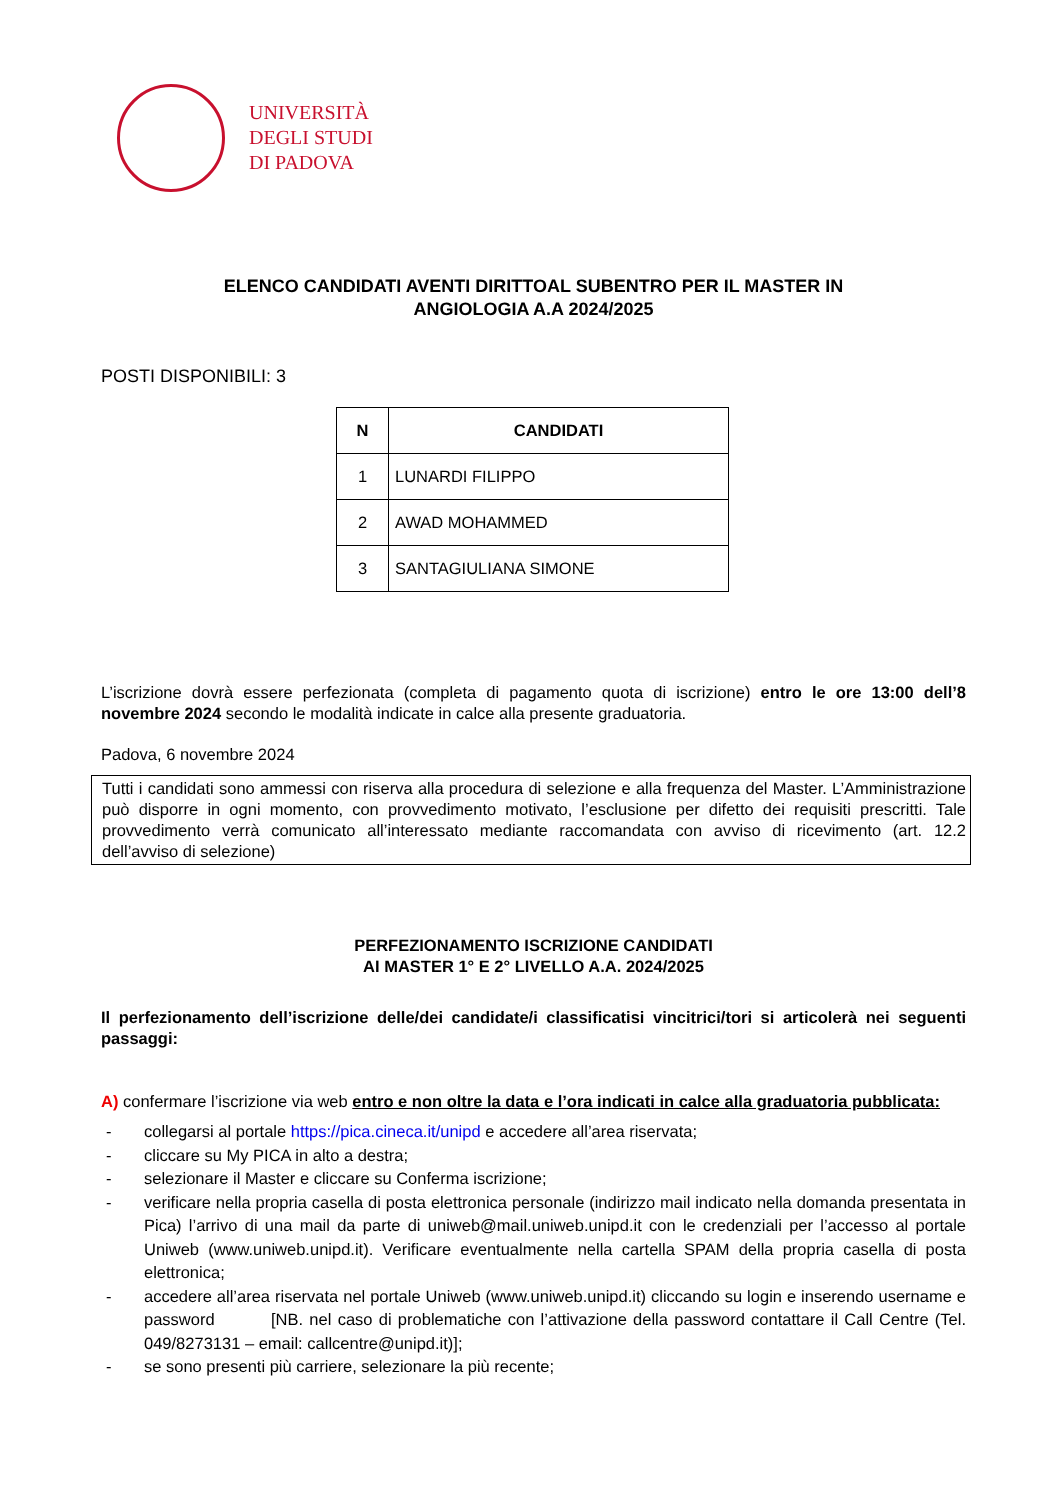UNIVERSITÀ
DEGLI STUDI
DI PADOVA
ELENCO CANDIDATI AVENTI DIRITTOAL SUBENTRO PER IL MASTER IN
ANGIOLOGIA A.A 2024/2025
POSTI DISPONIBILI: 3
| N | CANDIDATI |
| --- | --- |
| 1 | LUNARDI FILIPPO |
| 2 | AWAD MOHAMMED |
| 3 | SANTAGIULIANA SIMONE |
L’iscrizione dovrà essere perfezionata (completa di pagamento quota di iscrizione) entro le ore 13:00 dell’8 novembre 2024 secondo le modalità indicate in calce alla presente graduatoria.
Padova, 6 novembre 2024
Tutti i candidati sono ammessi con riserva alla procedura di selezione e alla frequenza del Master. L’Amministrazione può disporre in ogni momento, con provvedimento motivato, l’esclusione per difetto dei requisiti prescritti. Tale provvedimento verrà comunicato all’interessato mediante raccomandata con avviso di ricevimento (art. 12.2 dell’avviso di selezione)
PERFEZIONAMENTO ISCRIZIONE CANDIDATI
AI MASTER 1° E 2° LIVELLO A.A. 2024/2025
Il perfezionamento dell’iscrizione delle/dei candidate/i classificatisi vincitrici/tori si articolerà nei seguenti passaggi:
A) confermare l’iscrizione via web entro e non oltre la data e l’ora indicati in calce alla graduatoria pubblicata:
- collegarsi al portale https://pica.cineca.it/unipd e accedere all’area riservata;
- cliccare su My PICA in alto a destra;
- selezionare il Master e cliccare su Conferma iscrizione;
- verificare nella propria casella di posta elettronica personale (indirizzo mail indicato nella domanda presentata in Pica) l’arrivo di una mail da parte di uniweb@mail.uniweb.unipd.it con le credenziali per l’accesso al portale Uniweb (www.uniweb.unipd.it). Verificare eventualmente nella cartella SPAM della propria casella di posta elettronica;
- accedere all’area riservata nel portale Uniweb (www.uniweb.unipd.it) cliccando su login e inserendo username e password [NB. nel caso di problematiche con l’attivazione della password contattare il Call Centre (Tel. 049/8273131 – email: callcentre@unipd.it)];
- se sono presenti più carriere, selezionare la più recente;